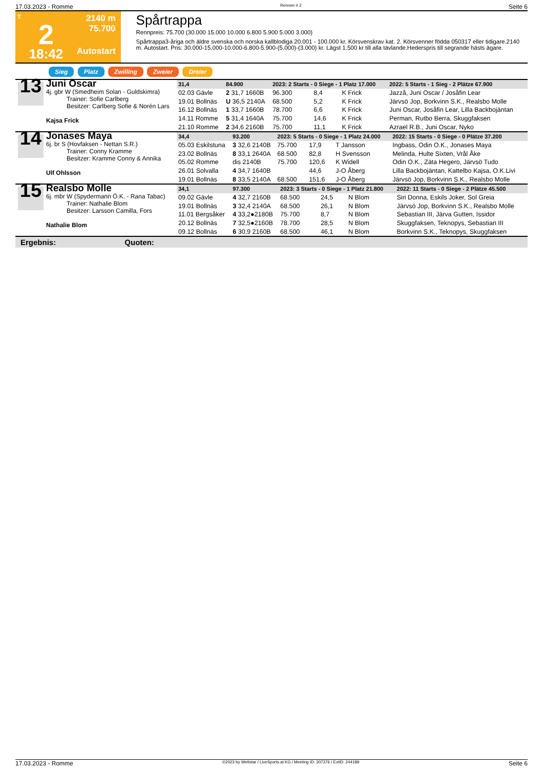17.03.2023 - Romme Rennen # 2 Seite 6
T
2
18:42
2140 m
75.700
Autostart
Spårtrappa
Rennpreis: 75.700 (30.000 15.000 10.000 6.800 5.900 5.000 3.000)
Spårtrappa3-åriga och äldre svenska och norska kallblodiga 20.001 - 100.000 kr. Körsvenskrav kat. 2. Körsvenner födda 050317 eller tidigare.2140 m. Autostart. Pris: 30.000-15.000-10.000-6.800-5.900-(5.000)-(3.000) kr. Lägst 1.500 kr till alla tävlande.Hederspris till segrande hästs ägare.
Sieg Platz Zwilling Zweier Dreier
13
Juni Oscar
4j. gbr W (Smedheim Solan - Guldskimra)
Trainer: Sofie Carlberg
Besitzer: Carlberg Sofie & Norén Lars
Kajsa Frick
| 31,4 | 84.900 | 2023: 2 Starts - 0 Siege - 1 Platz 17.000 | | | | 2022: 5 Starts - 1 Sieg - 2 Plätze 67.900 |
| --- | --- | --- | --- | --- | --- | --- |
| 02.03 Gävle | 2 31,7 1660B | 96.300 | 8,4 | K Frick | | Jazzå, Juni Oscar / Josåfin Lear |
| 19.01 Bollnäs | U 36,5 2140A | 68.500 | 5,2 | K Frick | | Järvsö Jop, Borkvinn S.K., Realsbo Molle |
| 16.12 Bollnäs | 1 33,7 1660B | 78.700 | 6,6 | K Frick | | Juni Oscar, Josåfin Lear, Lilla Backbojäntan |
| 14.11 Romme | 5 31,4 1640A | 75.700 | 14,6 | K Frick | | Perman, Rutbo Berra, Skuggfaksen |
| 21.10 Romme | 2 34,6 2160B | 75.700 | 11,1 | K Frick | | Azrael R.B., Juni Oscar, Nyko |
14
Jonases Maya
6j. br S (Hovfaksen - Nettan S.R.)
Trainer: Conny Kramme
Besitzer: Kramme Conny & Annika
Ulf Ohlsson
| 34,4 | 93.200 | 2023: 5 Starts - 0 Siege - 1 Platz 24.000 | | | | 2022: 15 Starts - 0 Siege - 0 Plätze 37.200 |
| --- | --- | --- | --- | --- | --- | --- |
| 05.03 Eskilstuna | 3 32,6 2140B | 75.700 | 17,9 | T Jansson | | Ingbass, Odin O.K., Jonases Maya |
| 23.02 Bollnäs | 8 33,1 2640A | 68.500 | 82,8 | H Svensson | | Melinda, Hulte Sixten, Vrål Åke |
| 05.02 Romme | dis 2140B | 75.700 | 120,6 | K Widell | | Odin O.K., Zäta Hegero, Järvsö Tudo |
| 26.01 Solvalla | 4 34,7 1640B | | 44,6 | J-O Åberg | | Lilla Backbojäntan, Kattelbo Kajsa, O.K.Livi |
| 19.01 Bollnäs | 8 33,5 2140A | 68.500 | 151,6 | J-O Åberg | | Järvsö Jop, Borkvinn S.K., Realsbo Molle |
15
Realsbo Molle
6j. mbr W (Spydermann Ö.K. - Rana Tabac)
Trainer: Nathalie Blom
Besitzer: Larsson Camilla, Fors
Nathalie Blom
| 34,1 | 97.300 | 2023: 3 Starts - 0 Siege - 1 Platz 21.800 | | | | 2022: 11 Starts - 0 Siege - 2 Plätze 45.500 |
| --- | --- | --- | --- | --- | --- | --- |
| 09.02 Gävle | 4 32,7 2160B | 68.500 | 24,5 | N Blom | | Siri Donna, Eskils Joker, Sol Greia |
| 19.01 Bollnäs | 3 32,4 2140A | 68.500 | 26,1 | N Blom | | Järvsö Jop, Borkvinn S.K., Realsbo Molle |
| 11.01 Bergsåker | 4 33,2●2180B | 75.700 | 8,7 | N Blom | | Sebastian III, Järva Gutten, Issidor |
| 20.12 Bollnäs | 7 32,5●2160B | 78.700 | 28,5 | N Blom | | Skuggfaksen, Teknopys, Sebastian III |
| 09.12 Bollnäs | 6 30,9 2160B | 68.500 | 46,1 | N Blom | | Borkvinn S.K., Teknopys, Skuggfaksen |
Ergebnis: Quoten:
17.03.2023 - Romme ©2023 by Wettstar / LiveSports.at KG / Meeting ID: 307376 / ExtID: 244189 Seite 6